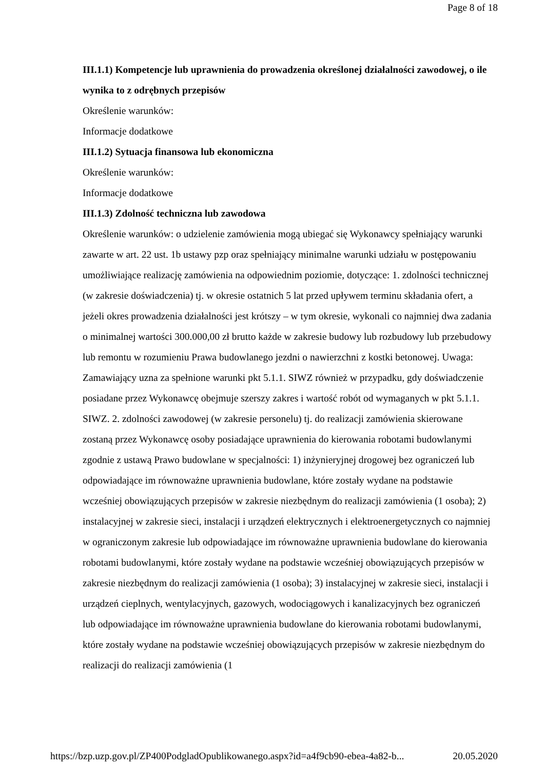Page 8 of 18
III.1.1) Kompetencje lub uprawnienia do prowadzenia określonej działalności zawodowej, o ile wynika to z odrębnych przepisów
Określenie warunków:
Informacje dodatkowe
III.1.2) Sytuacja finansowa lub ekonomiczna
Określenie warunków:
Informacje dodatkowe
III.1.3) Zdolność techniczna lub zawodowa
Określenie warunków: o udzielenie zamówienia mogą ubiegać się Wykonawcy spełniający warunki zawarte w art. 22 ust. 1b ustawy pzp oraz spełniający minimalne warunki udziału w postępowaniu umożliwiające realizację zamówienia na odpowiednim poziomie, dotyczące: 1. zdolności technicznej (w zakresie doświadczenia) tj. w okresie ostatnich 5 lat przed upływem terminu składania ofert, a jeżeli okres prowadzenia działalności jest krótszy – w tym okresie, wykonali co najmniej dwa zadania o minimalnej wartości 300.000,00 zł brutto każde w zakresie budowy lub rozbudowy lub przebudowy lub remontu w rozumieniu Prawa budowlanego jezdni o nawierzchni z kostki betonowej. Uwaga: Zamawiający uzna za spełnione warunki pkt 5.1.1. SIWZ również w przypadku, gdy doświadczenie posiadane przez Wykonawcę obejmuje szerszy zakres i wartość robót od wymaganych w pkt 5.1.1. SIWZ. 2. zdolności zawodowej (w zakresie personelu) tj. do realizacji zamówienia skierowane zostaną przez Wykonawcę osoby posiadające uprawnienia do kierowania robotami budowlanymi zgodnie z ustawą Prawo budowlane w specjalności: 1) inżynieryjnej drogowej bez ograniczeń lub odpowiadające im równoważne uprawnienia budowlane, które zostały wydane na podstawie wcześniej obowiązujących przepisów w zakresie niezbędnym do realizacji zamówienia (1 osoba); 2) instalacyjnej w zakresie sieci, instalacji i urządzeń elektrycznych i elektroenergetycznych co najmniej w ograniczonym zakresie lub odpowiadające im równoważne uprawnienia budowlane do kierowania robotami budowlanymi, które zostały wydane na podstawie wcześniej obowiązujących przepisów w zakresie niezbędnym do realizacji zamówienia (1 osoba); 3) instalacyjnej w zakresie sieci, instalacji i urządzeń cieplnych, wentylacyjnych, gazowych, wodociągowych i kanalizacyjnych bez ograniczeń lub odpowiadające im równoważne uprawnienia budowlane do kierowania robotami budowlanymi, które zostały wydane na podstawie wcześniej obowiązujących przepisów w zakresie niezbędnym do realizacji do realizacji zamówienia (1
https://bzp.uzp.gov.pl/ZP400PodgladOpublikowanego.aspx?id=a4f9cb90-ebea-4a82-b... 20.05.2020